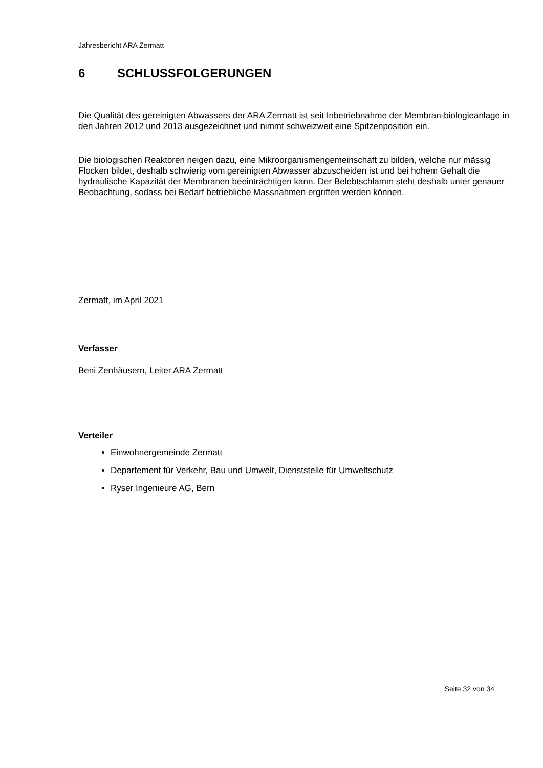Jahresbericht ARA Zermatt
6 SCHLUSSFOLGERUNGEN
Die Qualität des gereinigten Abwassers der ARA Zermatt ist seit Inbetriebnahme der Membran-biologieanlage in den Jahren 2012 und 2013 ausgezeichnet und nimmt schweizweit eine Spitzenposition ein.
Die biologischen Reaktoren neigen dazu, eine Mikroorganismengemeinschaft zu bilden, welche nur mässig Flocken bildet, deshalb schwierig vom gereinigten Abwasser abzuscheiden ist und bei hohem Gehalt die hydraulische Kapazität der Membranen beeinträchtigen kann. Der Belebtschlamm steht deshalb unter genauer Beobachtung, sodass bei Bedarf betriebliche Massnahmen ergriffen werden können.
Zermatt, im April 2021
Verfasser
Beni Zenhäusern, Leiter ARA Zermatt
Verteiler
Einwohnergemeinde Zermatt
Departement für Verkehr, Bau und Umwelt, Dienststelle für Umweltschutz
Ryser Ingenieure AG, Bern
Seite 32 von 34